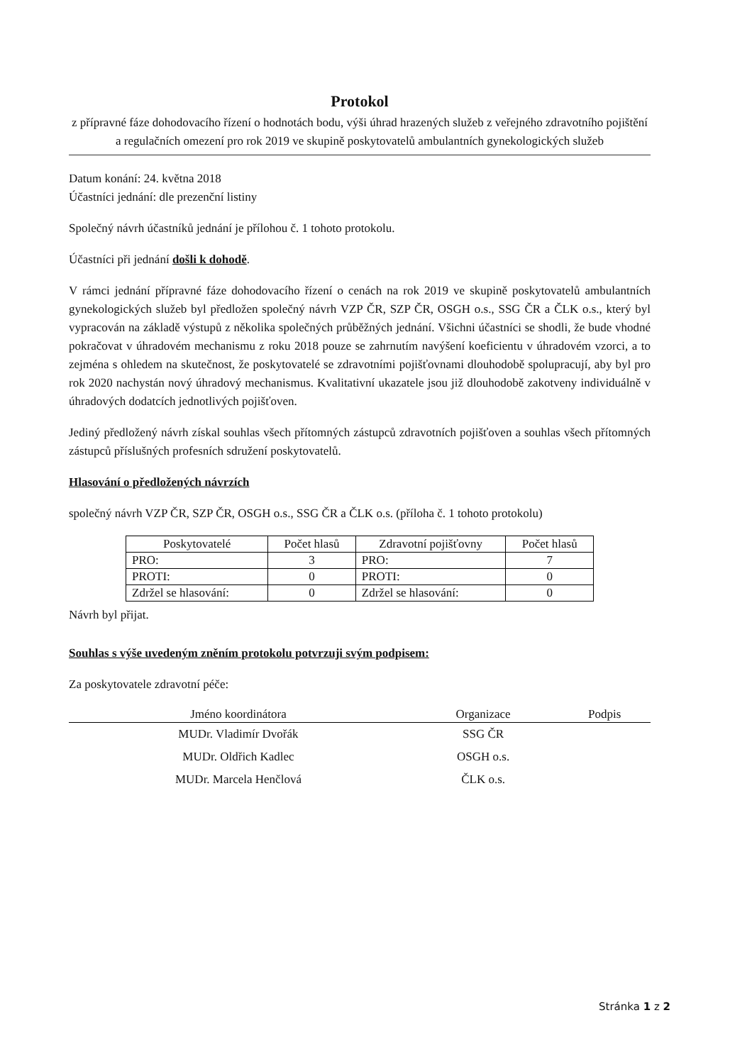Protokol
z přípravné fáze dohodovacího řízení o hodnotách bodu, výši úhrad hrazených služeb z veřejného zdravotního pojištění a regulačních omezení pro rok 2019 ve skupině poskytovatelů ambulantních gynekologických služeb
Datum konání: 24. května 2018
Účastníci jednání: dle prezenční listiny
Společný návrh účastníků jednání je přílohou č. 1 tohoto protokolu.
Účastníci při jednání došli k dohodě.
V rámci jednání přípravné fáze dohodovacího řízení o cenách na rok 2019 ve skupině poskytovatelů ambulantních gynekologických služeb byl předložen společný návrh VZP ČR, SZP ČR, OSGH o.s., SSG ČR a ČLK o.s., který byl vypracován na základě výstupů z několika společných průběžných jednání. Všichni účastníci se shodli, že bude vhodné pokračovat v úhradovém mechanismu z roku 2018 pouze se zahrnutím navýšení koeficientu v úhradovém vzorci, a to zejména s ohledem na skutečnost, že poskytovatelé se zdravotními pojišťovnami dlouhodobě spolupracují, aby byl pro rok 2020 nachystán nový úhradový mechanismus. Kvalitativní ukazatele jsou již dlouhodobě zakotveny individuálně v úhradových dodatcích jednotlivých pojišťoven.
Jediný předložený návrh získal souhlas všech přítomných zástupců zdravotních pojišťoven a souhlas všech přítomných zástupců příslušných profesních sdružení poskytovatelů.
Hlasování o předložených návrzích
společný návrh VZP ČR, SZP ČR, OSGH o.s., SSG ČR a ČLK o.s. (příloha č. 1 tohoto protokolu)
| Poskytovatelé | Počet hlasů | Zdravotní pojišťovny | Počet hlasů |
| --- | --- | --- | --- |
| PRO: | 3 | PRO: | 7 |
| PROTI: | 0 | PROTI: | 0 |
| Zdržel se hlasování: | 0 | Zdržel se hlasování: | 0 |
Návrh byl přijat.
Souhlas s výše uvedeným zněním protokolu potvrzuji svým podpisem:
Za poskytovatele zdravotní péče:
| Jméno koordinátora | Organizace | Podpis |
| --- | --- | --- |
| MUDr. Vladimír Dvořák | SSG ČR | |
| MUDr. Oldřich Kadlec | OSGH o.s. | |
| MUDr. Marcela Henčlová | ČLK o.s. | |
Stránka 1 z 2